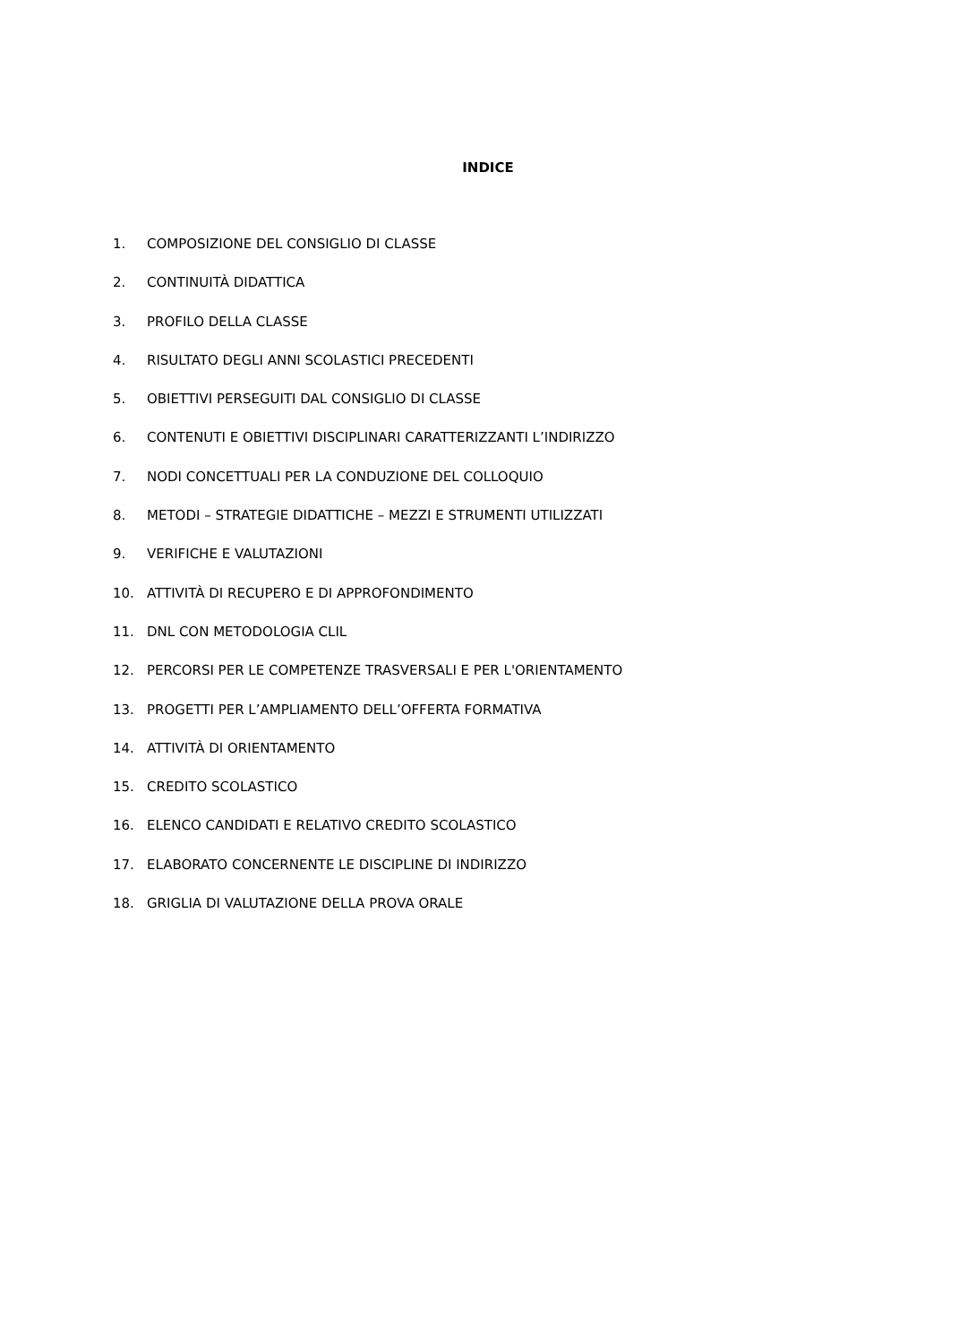INDICE
1. COMPOSIZIONE DEL CONSIGLIO DI CLASSE
2. CONTINUITÀ DIDATTICA
3. PROFILO DELLA CLASSE
4. RISULTATO DEGLI ANNI SCOLASTICI PRECEDENTI
5. OBIETTIVI PERSEGUITI DAL CONSIGLIO DI CLASSE
6. CONTENUTI E OBIETTIVI DISCIPLINARI CARATTERIZZANTI L’INDIRIZZO
7. NODI CONCETTUALI PER LA CONDUZIONE DEL COLLOQUIO
8. METODI – STRATEGIE DIDATTICHE – MEZZI E STRUMENTI UTILIZZATI
9. VERIFICHE E VALUTAZIONI
10. ATTIVITÀ DI RECUPERO E DI APPROFONDIMENTO
11. DNL CON METODOLOGIA CLIL
12. PERCORSI PER LE COMPETENZE TRASVERSALI E PER L'ORIENTAMENTO
13. PROGETTI PER L’AMPLIAMENTO DELL’OFFERTA FORMATIVA
14. ATTIVITÀ DI ORIENTAMENTO
15. CREDITO SCOLASTICO
16. ELENCO CANDIDATI E RELATIVO CREDITO SCOLASTICO
17. ELABORATO CONCERNENTE LE DISCIPLINE DI INDIRIZZO
18. GRIGLIA DI VALUTAZIONE DELLA PROVA ORALE